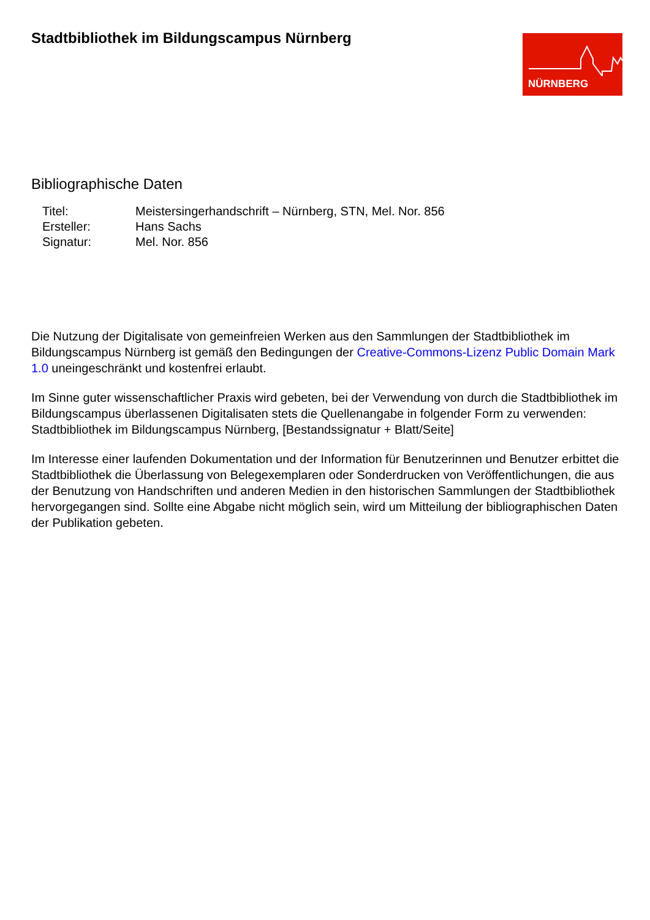Stadtbibliothek im Bildungscampus Nürnberg
NÜRNBERG
Bibliographische Daten
| Titel: | Meistersingerhandschrift – Nürnberg, STN, Mel. Nor. 856 |
| Ersteller: | Hans Sachs |
| Signatur: | Mel. Nor. 856 |
Die Nutzung der Digitalisate von gemeinfreien Werken aus den Sammlungen der Stadtbibliothek im Bildungscampus Nürnberg ist gemäß den Bedingungen der Creative-Commons-Lizenz Public Domain Mark 1.0 uneingeschränkt und kostenfrei erlaubt.
Im Sinne guter wissenschaftlicher Praxis wird gebeten, bei der Verwendung von durch die Stadtbibliothek im Bildungscampus überlassenen Digitalisaten stets die Quellenangabe in folgender Form zu verwenden: Stadtbibliothek im Bildungscampus Nürnberg, [Bestandssignatur + Blatt/Seite]
Im Interesse einer laufenden Dokumentation und der Information für Benutzerinnen und Benutzer erbittet die Stadtbibliothek die Überlassung von Belegexemplaren oder Sonderdrucken von Veröffentlichungen, die aus der Benutzung von Handschriften und anderen Medien in den historischen Sammlungen der Stadtbibliothek hervorgegangen sind. Sollte eine Abgabe nicht möglich sein, wird um Mitteilung der bibliographischen Daten der Publikation gebeten.